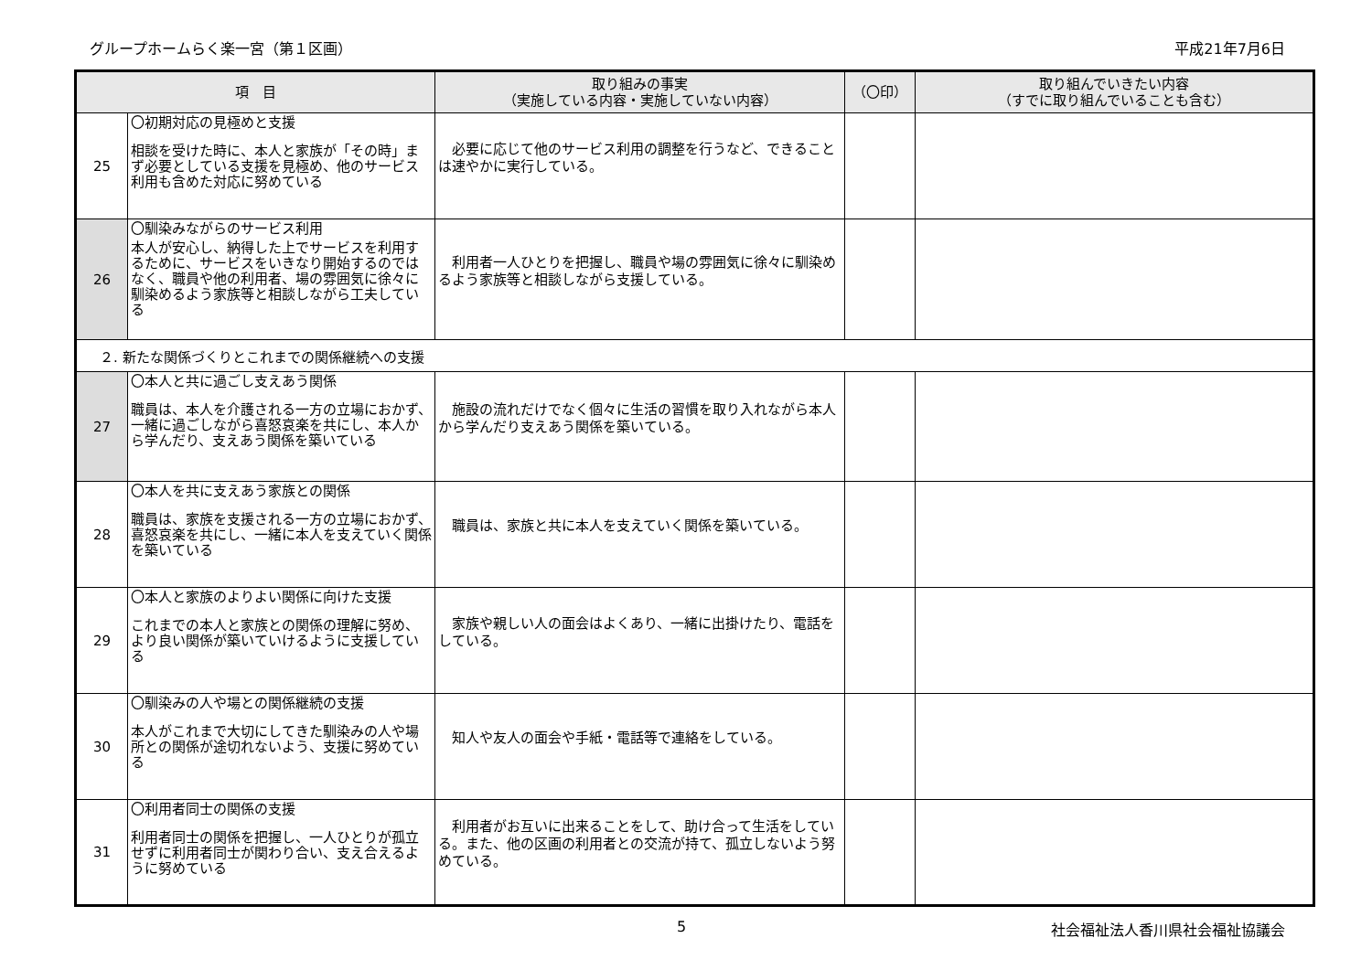グループホームらく楽一宮（第１区画） 平成21年7月6日
| 項 目 | | 取り組みの事実 （実施している内容・実施していない内容） | （〇印） | 取り組んでいきたい内容 （すでに取り組んでいることも含む） |
| --- | --- | --- | --- | --- |
| 25 | 〇初期対応の見極めと支援 相談を受けた時に、本人と家族が「その時」まず必要としている支援を見極め、他のサービス利用も含めた対応に努めている | 必要に応じて他のサービス利用の調整を行うなど、できることは速やかに実行している。 | | |
| 26 | 〇馴染みながらのサービス利用 本人が安心し、納得した上でサービスを利用するために、サービスをいきなり開始するのではなく、職員や他の利用者、場の雰囲気に徐々に馴染めるよう家族等と相談しながら工夫している | 利用者一人ひとりを把握し、職員や場の雰囲気に徐々に馴染めるよう家族等と相談しながら支援している。 | | |
| ２. 新たな関係づくりとこれまでの関係継続への支援 | | | | |
| 27 | 〇本人と共に過ごし支えあう関係 職員は、本人を介護される一方の立場におかず、一緒に過ごしながら喜怒哀楽を共にし、本人から学んだり、支えあう関係を築いている | 施設の流れだけでなく個々に生活の習慣を取り入れながら本人から学んだり支えあう関係を築いている。 | | |
| 28 | 〇本人を共に支えあう家族との関係 職員は、家族を支援される一方の立場におかず、喜怒哀楽を共にし、一緒に本人を支えていく関係を築いている | 職員は、家族と共に本人を支えていく関係を築いている。 | | |
| 29 | 〇本人と家族のよりよい関係に向けた支援 これまでの本人と家族との関係の理解に努め、より良い関係が築いていけるように支援している | 家族や親しい人の面会はよくあり、一緒に出掛けたり、電話をしている。 | | |
| 30 | 〇馴染みの人や場との関係継続の支援 本人がこれまで大切にしてきた馴染みの人や場所との関係が途切れないよう、支援に努めている | 知人や友人の面会や手紙・電話等で連絡をしている。 | | |
| 31 | 〇利用者同士の関係の支援 利用者同士の関係を把握し、一人ひとりが孤立せずに利用者同士が関わり合い、支え合えるように努めている | 利用者がお互いに出来ることをして、助け合って生活をしている。また、他の区画の利用者との交流が持て、孤立しないよう努めている。 | | |
5 社会福祉法人香川県社会福祉協議会